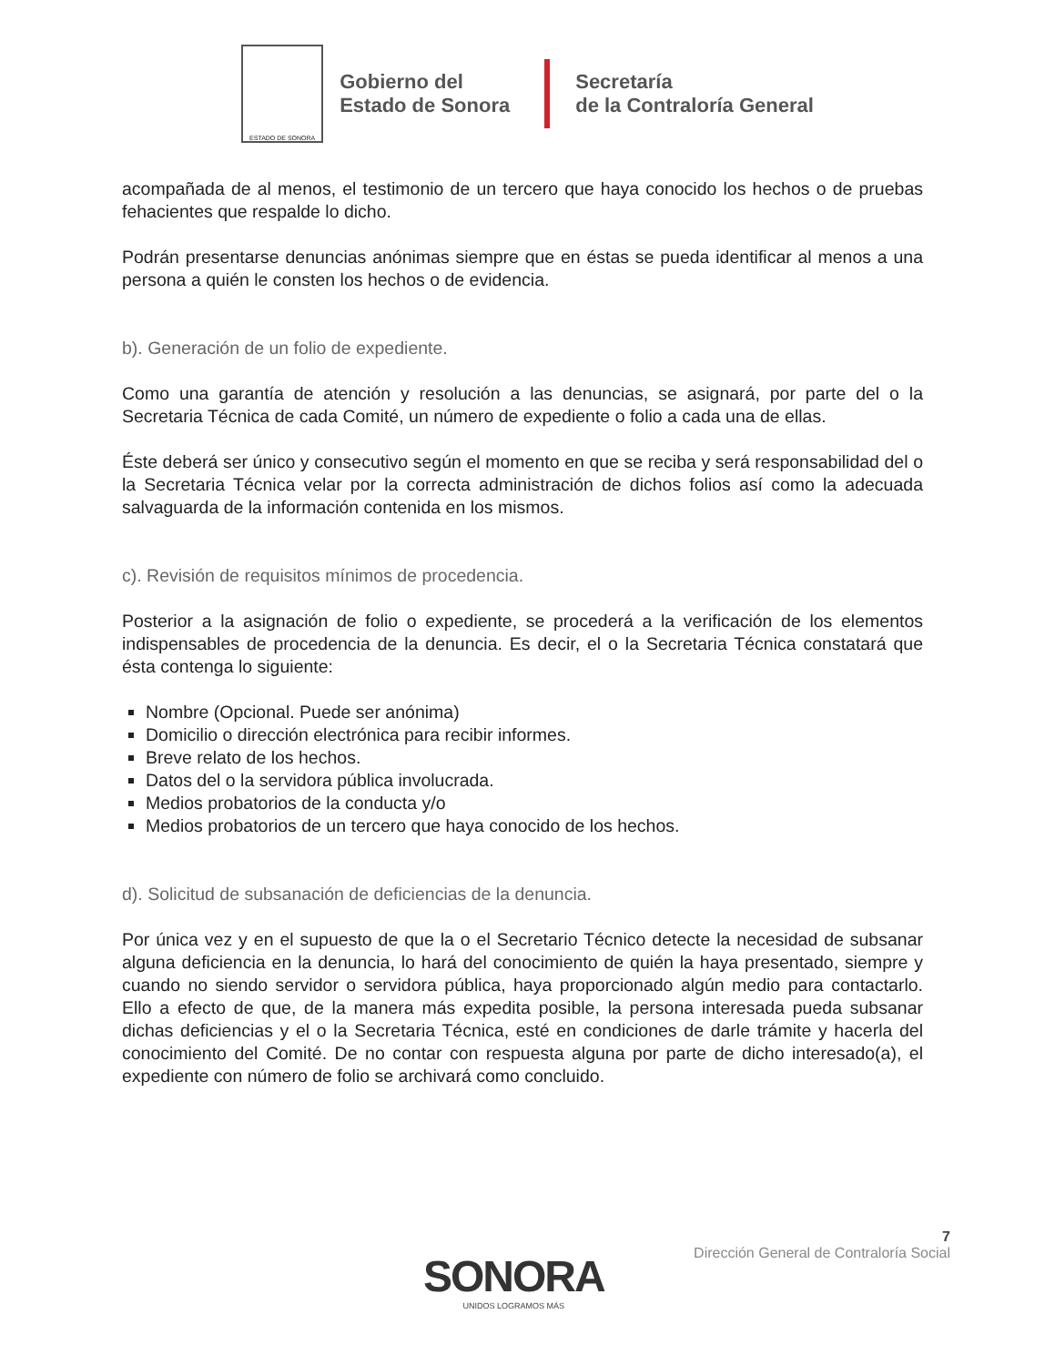ESTADO DE SONORA
Gobierno del
Estado de Sonora
Secretaría
de la Contraloría General
acompañada de al menos, el testimonio de un tercero que haya conocido los hechos o de pruebas fehacientes que respalde lo dicho.
Podrán presentarse denuncias anónimas siempre que en éstas se pueda identificar al menos a una persona a quién le consten los hechos o de evidencia.
b). Generación de un folio de expediente.
Como una garantía de atención y resolución a las denuncias, se asignará, por parte del o la Secretaria Técnica de cada Comité, un número de expediente o folio a cada una de ellas.
Éste deberá ser único y consecutivo según el momento en que se reciba y será responsabilidad del o la Secretaria Técnica velar por la correcta administración de dichos folios así como la adecuada salvaguarda de la información contenida en los mismos.
c). Revisión de requisitos mínimos de procedencia.
Posterior a la asignación de folio o expediente, se procederá a la verificación de los elementos indispensables de procedencia de la denuncia. Es decir, el o la Secretaria Técnica constatará que ésta contenga lo siguiente:
Nombre (Opcional. Puede ser anónima)
Domicilio o dirección electrónica para recibir informes.
Breve relato de los hechos.
Datos del o la servidora pública involucrada.
Medios probatorios de la conducta y/o
Medios probatorios de un tercero que haya conocido de los hechos.
d). Solicitud de subsanación de deficiencias de la denuncia.
Por única vez y en el supuesto de que la o el Secretario Técnico detecte la necesidad de subsanar alguna deficiencia en la denuncia, lo hará del conocimiento de quién la haya presentado, siempre y cuando no siendo servidor o servidora pública, haya proporcionado algún medio para contactarlo. Ello a efecto de que, de la manera más expedita posible, la persona interesada pueda subsanar dichas deficiencias y el o la Secretaria Técnica, esté en condiciones de darle trámite y hacerla del conocimiento del Comité. De no contar con respuesta alguna por parte de dicho interesado(a), el expediente con número de folio se archivará como concluido.
7
Dirección General de Contraloría Social
SONORA
UNIDOS LOGRAMOS MÁS